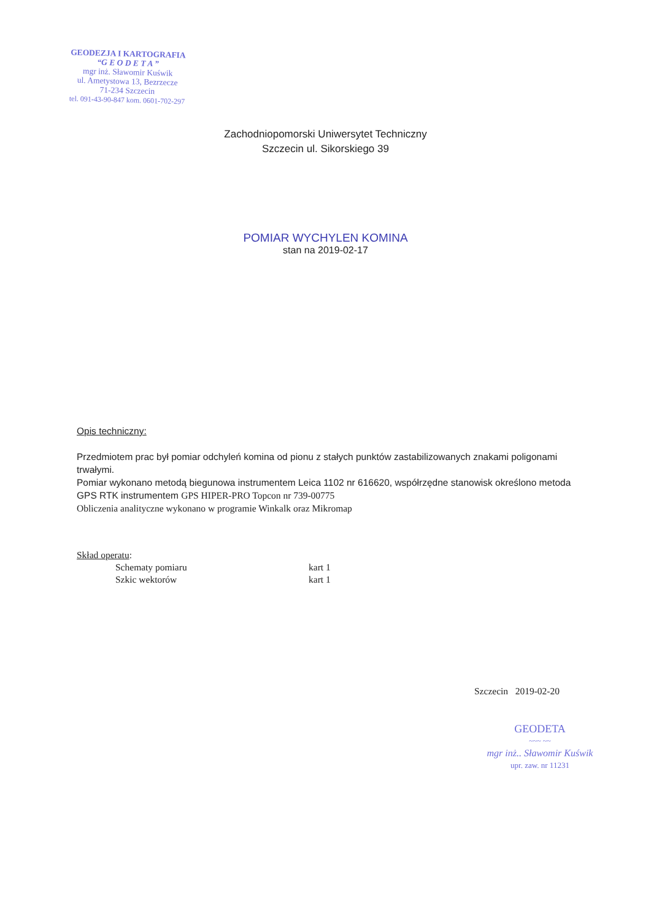GEODEZJA I KARTOGRAFIA
“G E O D E T A ”
mgr inż. Sławomir Kuświk
ul. Ametystowa 13, Bezrzecze
71-234 Szczecin
tel. 091-43-90-847 kom. 0601-702-297
Zachodniopomorski Uniwersytet Techniczny
Szczecin ul. Sikorskiego 39
POMIAR WYCHYLEN KOMINA
stan na 2019-02-17
Opis techniczny:
Przedmiotem prac był pomiar odchyleń komina od pionu z stałych punktów zastabilizowanych znakami poligonami trwałymi.
Pomiar wykonano metodą biegunowa instrumentem Leica 1102 nr 616620, współrzędne stanowisk określono metoda GPS RTK instrumentem GPS HIPER-PRO Topcon nr 739-00775
Obliczenia analityczne wykonano w programie Winkalk oraz Mikromap
Skład operatu:
Schematy pomiaru kart 1
Szkic wektorów kart 1
Szczecin 2019-02-20
GEODETA
~~~ ~~
mgr inż.. Sławomir Kuświk
upr. zaw. nr 11231